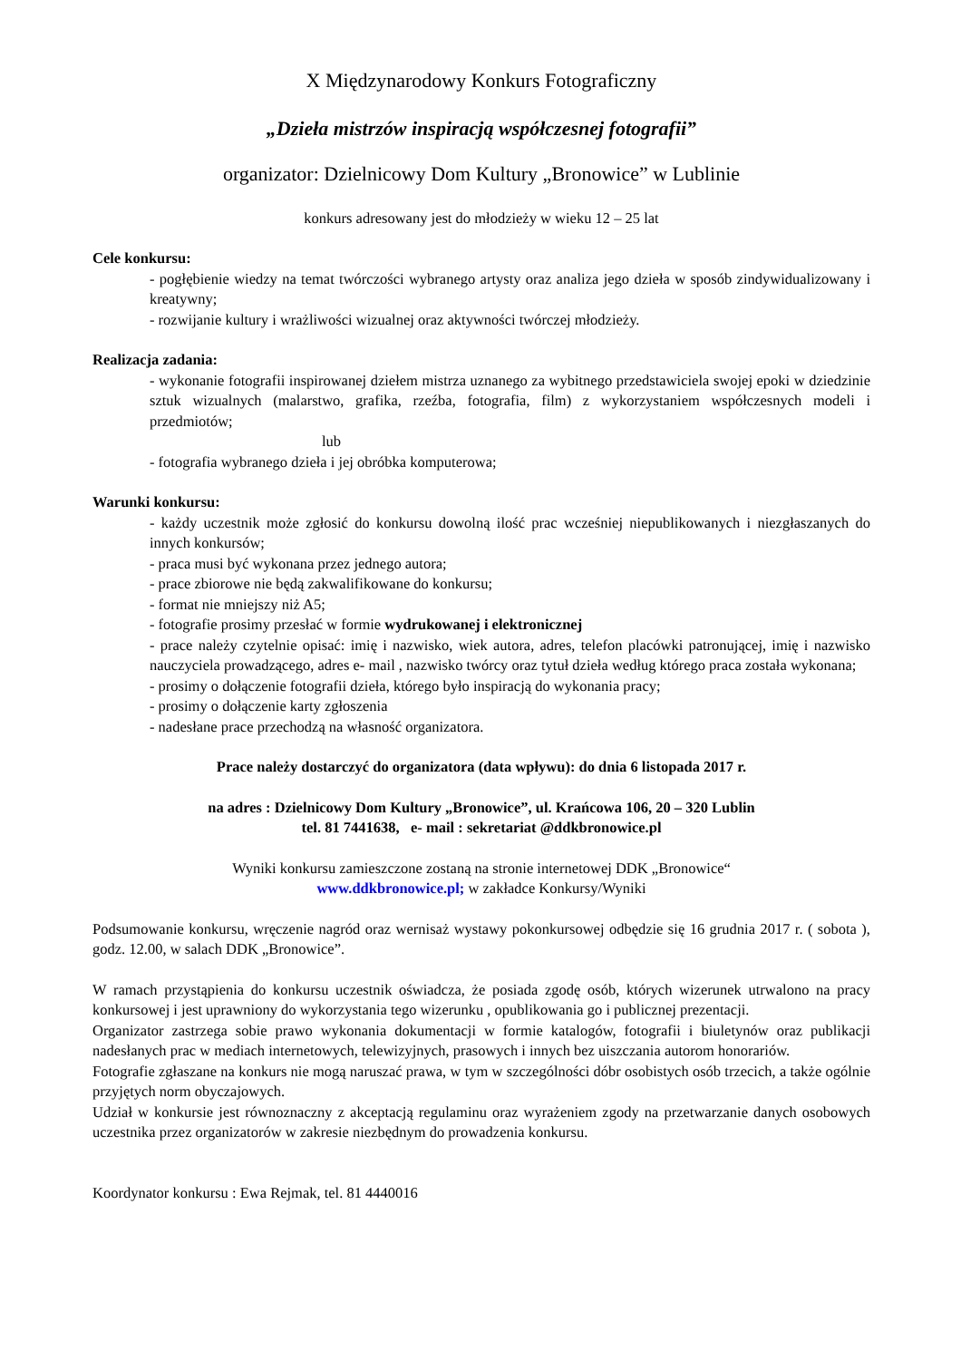X Międzynarodowy Konkurs Fotograficzny
„Dzieła mistrzów inspiracją współczesnej fotografii”
organizator: Dzielnicowy Dom Kultury „Bronowice” w Lublinie
konkurs adresowany jest do młodzieży w wieku 12 – 25 lat
Cele konkursu:
- pogłębienie wiedzy na temat twórczości wybranego artysty oraz analiza jego dzieła w sposób zindywidualizowany i kreatywny;
- rozwijanie kultury i wrażliwości wizualnej oraz aktywności twórczej młodzieży.
Realizacja zadania:
- wykonanie fotografii inspirowanej dziełem mistrza uznanego za wybitnego przedstawiciela swojej epoki w dziedzinie sztuk wizualnych (malarstwo, grafika, rzeźba, fotografia, film) z wykorzystaniem współczesnych modeli i przedmiotów;
lub
- fotografia wybranego dzieła i jej obróbka komputerowa;
Warunki konkursu:
- każdy uczestnik może zgłosić do konkursu dowolną ilość prac wcześniej niepublikowanych i niezgłaszanych do innych konkursów;
- praca musi być wykonana przez jednego autora;
- prace zbiorowe nie będą zakwalifikowane do konkursu;
- format nie mniejszy niż A5;
- fotografie prosimy przesłać w formie wydrukowanej i elektronicznej
- prace należy czytelnie opisać: imię i nazwisko, wiek autora, adres, telefon placówki patronującej, imię i nazwisko nauczyciela prowadzącego, adres e- mail , nazwisko twórcy oraz tytuł dzieła według którego praca została wykonana;
- prosimy o dołączenie fotografii dzieła, którego było inspiracją do wykonania pracy;
- prosimy o dołączenie karty zgłoszenia
- nadesłane prace przechodzą na własność organizatora.
Prace należy dostarczyć do organizatora (data wpływu): do dnia 6 listopada 2017 r.
na adres : Dzielnicowy Dom Kultury „Bronowice”, ul. Krańcowa 106, 20 – 320 Lublin
tel. 81 7441638, e- mail : sekretariat @ddkbronowice.pl
Wyniki konkursu zamieszczone zostaną na stronie internetowej DDK „Bronowice“
www.ddkbronowice.pl; w zakładce Konkursy/Wyniki
Podsumowanie konkursu, wręczenie nagród oraz wernisaż wystawy pokonkursowej odbędzie się 16 grudnia 2017 r. ( sobota ), godz. 12.00, w salach DDK „Bronowice”.
W ramach przystąpienia do konkursu uczestnik oświadcza, że posiada zgodę osób, których wizerunek utrwalono na pracy konkursowej i jest uprawniony do wykorzystania tego wizerunku , opublikowania go i publicznej prezentacji.
Organizator zastrzega sobie prawo wykonania dokumentacji w formie katalogów, fotografii i biuletynów oraz publikacji nadesłanych prac w mediach internetowych, telewizyjnych, prasowych i innych bez uiszczania autorom honorariów.
Fotografie zgłaszane na konkurs nie mogą naruszać prawa, w tym w szczególności dóbr osobistych osób trzecich, a także ogólnie przyjętych norm obyczajowych.
Udział w konkursie jest równoznaczny z akceptacją regulaminu oraz wyrażeniem zgody na przetwarzanie danych osobowych uczestnika przez organizatorów w zakresie niezbędnym do prowadzenia konkursu.
Koordynator konkursu : Ewa Rejmak, tel. 81 4440016